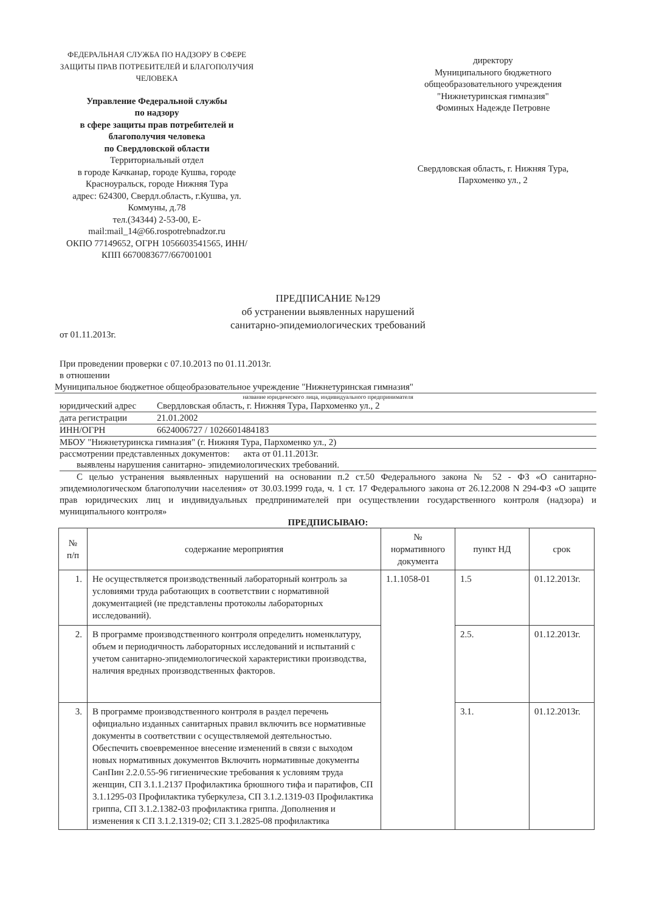ФЕДЕРАЛЬНАЯ СЛУЖБА ПО НАДЗОРУ В СФЕРЕ ЗАЩИТЫ ПРАВ ПОТРЕБИТЕЛЕЙ И БЛАГОПОЛУЧИЯ ЧЕЛОВЕКА
Управление Федеральной службы
по надзору
в сфере защиты прав потребителей и
благополучия человека
по Свердловской области
Территориальный отдел
в городе Качканар, городе Кушва, городе Красноуральск, городе Нижняя Тура
адрес: 624300, Свердл.область, г.Кушва, ул. Коммуны, д.78
тел.(34344) 2-53-00, E-mail:mail_14@66.rospotrebnadzor.ru
ОКПО 77149652, ОГРН 1056603541565, ИНН/КПП 6670083677/667001001
директору
Муниципального бюджетного общеобразовательного учреждения
"Нижнетуринская гимназия"
Фоминых Надежде Петровне
Свердловская область, г. Нижняя Тура,
Пархоменко ул., 2
ПРЕДПИСАНИЕ №129
об устранении выявленных нарушений
санитарно-эпидемиологических требований
от 01.11.2013г.
При проведении проверки с 07.10.2013 по 01.11.2013г.
в отношении
Муниципальное бюджетное общеобразовательное учреждение "Нижнетуринская гимназия"
название юридического лица, индивидуального предпринимателя
юридический адрес Свердловская область, г. Нижняя Тура, Пархоменко ул., 2
дата регистрации 21.01.2002
ИНН/ОГРН 6624006727 / 1026601484183
МБОУ "Нижнетуринска гимназия" (г. Нижняя Тура, Пархоменко ул., 2)
рассмотрении представленных документов: акта от 01.11.2013г.
выявлены нарушения санитарно- эпидемиологических требований.
С целью устранения выявленных нарушений на основании п.2 ст.50 Федерального закона № 52 - ФЗ «О санитарно-эпидемиологическом благополучии населения» от 30.03.1999 года, ч. 1 ст. 17 Федерального закона от 26.12.2008 N 294-ФЗ «О защите прав юридических лиц и индивидуальных предпринимателей при осуществлении государственного контроля (надзора) и муниципального контроля»
ПРЕДПИСЫВАЮ:
| № п/п | содержание мероприятия | № нормативного документа | пункт НД | срок |
| --- | --- | --- | --- | --- |
| 1. | Не осуществляется производственный лабораторный контроль за условиями труда работающих в соответствии с нормативной документацией (не представлены протоколы лабораторных исследований). | 1.1.1058-01 | 1.5 | 01.12.2013г. |
| 2. | В программе производственного контроля определить номенклатуру, объем и периодичность лабораторных исследований и испытаний с учетом санитарно-эпидемиологической характеристики производства, наличия вредных производственных факторов. | | 2.5. | 01.12.2013г. |
| 3. | В программе производственного контроля в раздел перечень официально изданных санитарных правил включить все нормативные документы в соответствии с осуществляемой деятельностью. Обеспечить своевременное внесение изменений в связи с выходом новых нормативных документов Включить нормативные документы СанПин 2.2.0.55-96 гигиенические требования к условиям труда женщин, СП 3.1.1.2137 Профилактика брюшного тифа и паратифов, СП 3.1.1295-03 Профилактика туберкулеза, СП 3.1.2.1319-03 Профилактика гриппа, СП 3.1.2.1382-03 профилактика гриппа. Дополнения и изменения к СП 3.1.2.1319-02; СП 3.1.2825-08 профилактика | | 3.1. | 01.12.2013г. |